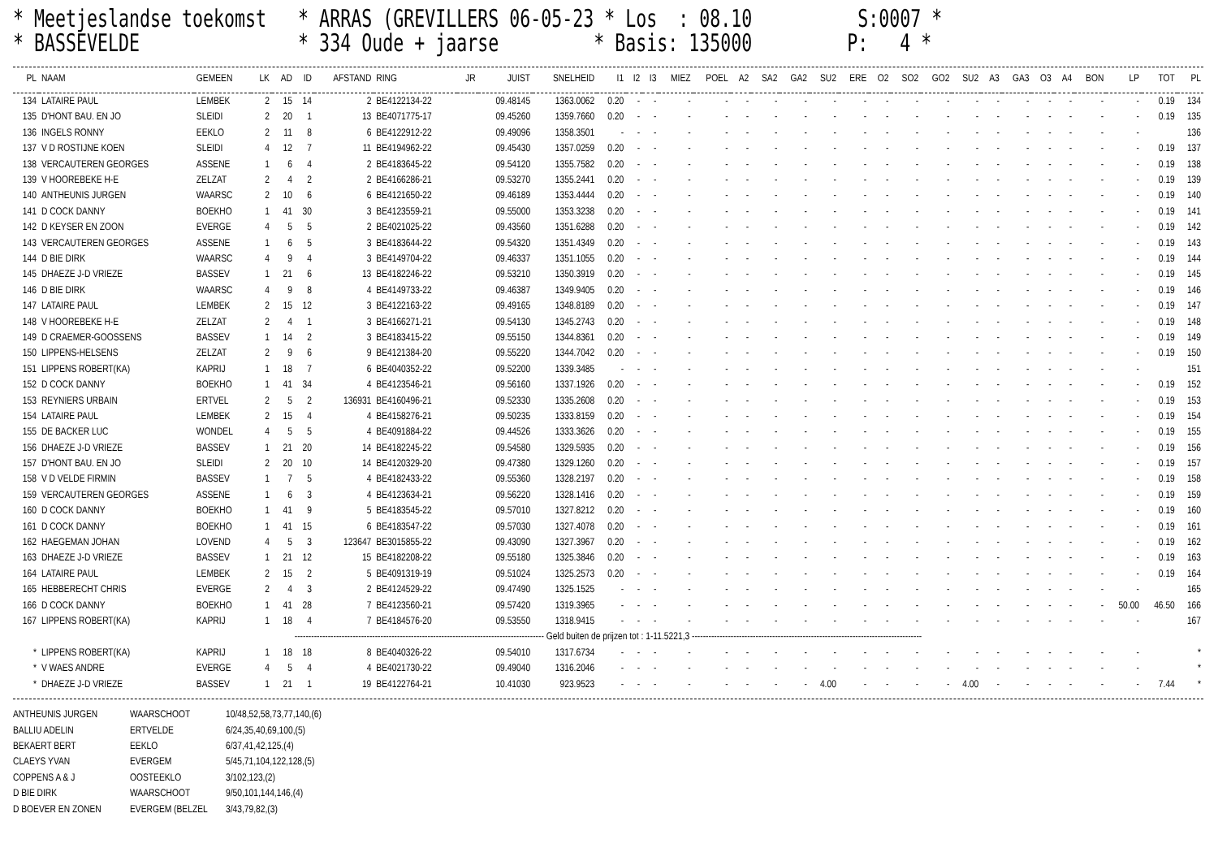* Meetjeslandse toekomst * ARRAS (GREVILLERS 06-05-23 * Los : 08.10 S:0007 * * BASSEVELDE * 334 Oude + jaarse * Basis: 135000 P: 4 *
| PL | NAAM | GEMEEN | LK | AD | ID | AFSTAND | RING | JR | JUIST | SNELHEID | I1 | I2 | I3 | MIEZ | POEL | A2 | SA2 | GA2 | SU2 | ERE | O2 | SO2 | GO2 | SU2 | A3 | GA3 | O3 | A4 | BON | LP | TOT | PL |
| --- | --- | --- | --- | --- | --- | --- | --- | --- | --- | --- | --- | --- | --- | --- | --- | --- | --- | --- | --- | --- | --- | --- | --- | --- | --- | --- | --- | --- | --- | --- | --- | --- |
| 134 | LATAIRE PAUL | LEMBEK | 2 | 15 | 14 | 2 | BE4122134-22 | | 09.48145 | 1363.0062 | 0.20 | - | - | - | - | - | - | - | - | - | - | - | - | - | - | - | - | - | - | - | 0.19 | 134 |
| 135 | D'HONT BAU. EN JO | SLEIDI | 2 | 20 | 1 | 13 | BE4071775-17 | | 09.45260 | 1359.7660 | 0.20 | - | - | - | - | - | - | - | - | - | - | - | - | - | - | - | - | - | - | - | 0.19 | 135 |
| 136 | INGELS RONNY | EEKLO | 2 | 11 | 8 | 6 | BE4122912-22 | | 09.49096 | 1358.3501 | - | - | - | - | - | - | - | - | - | - | - | - | - | - | - | - | - | - | - | - | | 136 |
| 137 | V D ROSTIJNE KOEN | SLEIDI | 4 | 12 | 7 | 11 | BE4194962-22 | | 09.45430 | 1357.0259 | 0.20 | - | - | - | - | - | - | - | - | - | - | - | - | - | - | - | - | - | - | - | 0.19 | 137 |
| 138 | VERCAUTEREN GEORGES | ASSENE | 1 | 6 | 4 | 2 | BE4183645-22 | | 09.54120 | 1355.7582 | 0.20 | - | - | - | - | - | - | - | - | - | - | - | - | - | - | - | - | - | - | - | 0.19 | 138 |
| 139 | V HOOREBEKE H-E | ZELZAT | 2 | 4 | 2 | 2 | BE4166286-21 | | 09.53270 | 1355.2441 | 0.20 | - | - | - | - | - | - | - | - | - | - | - | - | - | - | - | - | - | - | - | 0.19 | 139 |
| 140 | ANTHEUNIS JURGEN | WAARSC | 2 | 10 | 6 | 6 | BE4121650-22 | | 09.46189 | 1353.4444 | 0.20 | - | - | - | - | - | - | - | - | - | - | - | - | - | - | - | - | - | - | - | 0.19 | 140 |
| 141 | D COCK DANNY | BOEKHO | 1 | 41 | 30 | 3 | BE4123559-21 | | 09.55000 | 1353.3238 | 0.20 | - | - | - | - | - | - | - | - | - | - | - | - | - | - | - | - | - | - | - | 0.19 | 141 |
| 142 | D KEYSER EN ZOON | EVERGE | 4 | 5 | 5 | 2 | BE4021025-22 | | 09.43560 | 1351.6288 | 0.20 | - | - | - | - | - | - | - | - | - | - | - | - | - | - | - | - | - | - | - | 0.19 | 142 |
| 143 | VERCAUTEREN GEORGES | ASSENE | 1 | 6 | 5 | 3 | BE4183644-22 | | 09.54320 | 1351.4349 | 0.20 | - | - | - | - | - | - | - | - | - | - | - | - | - | - | - | - | - | - | - | 0.19 | 143 |
| 144 | D BIE DIRK | WAARSC | 4 | 9 | 4 | 3 | BE4149704-22 | | 09.46337 | 1351.1055 | 0.20 | - | - | - | - | - | - | - | - | - | - | - | - | - | - | - | - | - | - | - | 0.19 | 144 |
| 145 | DHAEZE J-D VRIEZE | BASSEV | 1 | 21 | 6 | 13 | BE4182246-22 | | 09.53210 | 1350.3919 | 0.20 | - | - | - | - | - | - | - | - | - | - | - | - | - | - | - | - | - | - | - | 0.19 | 145 |
| 146 | D BIE DIRK | WAARSC | 4 | 9 | 8 | 4 | BE4149733-22 | | 09.46387 | 1349.9405 | 0.20 | - | - | - | - | - | - | - | - | - | - | - | - | - | - | - | - | - | - | - | 0.19 | 146 |
| 147 | LATAIRE PAUL | LEMBEK | 2 | 15 | 12 | 3 | BE4122163-22 | | 09.49165 | 1348.8189 | 0.20 | - | - | - | - | - | - | - | - | - | - | - | - | - | - | - | - | - | - | - | 0.19 | 147 |
| 148 | V HOOREBEKE H-E | ZELZAT | 2 | 4 | 1 | 3 | BE4166271-21 | | 09.54130 | 1345.2743 | 0.20 | - | - | - | - | - | - | - | - | - | - | - | - | - | - | - | - | - | - | - | 0.19 | 148 |
| 149 | D CRAEMER-GOOSSENS | BASSEV | 1 | 14 | 2 | 3 | BE4183415-22 | | 09.55150 | 1344.8361 | 0.20 | - | - | - | - | - | - | - | - | - | - | - | - | - | - | - | - | - | - | - | 0.19 | 149 |
| 150 | LIPPENS-HELSENS | ZELZAT | 2 | 9 | 6 | 9 | BE4121384-20 | | 09.55220 | 1344.7042 | 0.20 | - | - | - | - | - | - | - | - | - | - | - | - | - | - | - | - | - | - | - | 0.19 | 150 |
| 151 | LIPPENS ROBERT(KA) | KAPRIJ | 1 | 18 | 7 | 6 | BE4040352-22 | | 09.52200 | 1339.3485 | - | - | - | - | - | - | - | - | - | - | - | - | - | - | - | - | - | - | - | - | | 151 |
| 152 | D COCK DANNY | BOEKHO | 1 | 41 | 34 | 4 | BE4123546-21 | | 09.56160 | 1337.1926 | 0.20 | - | - | - | - | - | - | - | - | - | - | - | - | - | - | - | - | - | - | - | 0.19 | 152 |
| 153 | REYNIERS URBAIN | ERTVEL | 2 | 5 | 2 | 136931 | BE4160496-21 | | 09.52330 | 1335.2608 | 0.20 | - | - | - | - | - | - | - | - | - | - | - | - | - | - | - | - | - | - | - | 0.19 | 153 |
| 154 | LATAIRE PAUL | LEMBEK | 2 | 15 | 4 | 4 | BE4158276-21 | | 09.50235 | 1333.8159 | 0.20 | - | - | - | - | - | - | - | - | - | - | - | - | - | - | - | - | - | - | - | 0.19 | 154 |
| 155 | DE BACKER LUC | WONDEL | 4 | 5 | 5 | 4 | BE4091884-22 | | 09.44526 | 1333.3626 | 0.20 | - | - | - | - | - | - | - | - | - | - | - | - | - | - | - | - | - | - | - | 0.19 | 155 |
| 156 | DHAEZE J-D VRIEZE | BASSEV | 1 | 21 | 20 | 14 | BE4182245-22 | | 09.54580 | 1329.5935 | 0.20 | - | - | - | - | - | - | - | - | - | - | - | - | - | - | - | - | - | - | - | 0.19 | 156 |
| 157 | D'HONT BAU. EN JO | SLEIDI | 2 | 20 | 10 | 14 | BE4120329-20 | | 09.47380 | 1329.1260 | 0.20 | - | - | - | - | - | - | - | - | - | - | - | - | - | - | - | - | - | - | - | 0.19 | 157 |
| 158 | V D VELDE FIRMIN | BASSEV | 1 | 7 | 5 | 4 | BE4182433-22 | | 09.55360 | 1328.2197 | 0.20 | - | - | - | - | - | - | - | - | - | - | - | - | - | - | - | - | - | - | - | 0.19 | 158 |
| 159 | VERCAUTEREN GEORGES | ASSENE | 1 | 6 | 3 | 4 | BE4123634-21 | | 09.56220 | 1328.1416 | 0.20 | - | - | - | - | - | - | - | - | - | - | - | - | - | - | - | - | - | - | - | 0.19 | 159 |
| 160 | D COCK DANNY | BOEKHO | 1 | 41 | 9 | 5 | BE4183545-22 | | 09.57010 | 1327.8212 | 0.20 | - | - | - | - | - | - | - | - | - | - | - | - | - | - | - | - | - | - | - | 0.19 | 160 |
| 161 | D COCK DANNY | BOEKHO | 1 | 41 | 15 | 6 | BE4183547-22 | | 09.57030 | 1327.4078 | 0.20 | - | - | - | - | - | - | - | - | - | - | - | - | - | - | - | - | - | - | - | 0.19 | 161 |
| 162 | HAEGEMAN JOHAN | LOVEND | 4 | 5 | 3 | 123647 | BE3015855-22 | | 09.43090 | 1327.3967 | 0.20 | - | - | - | - | - | - | - | - | - | - | - | - | - | - | - | - | - | - | - | 0.19 | 162 |
| 163 | DHAEZE J-D VRIEZE | BASSEV | 1 | 21 | 12 | 15 | BE4182208-22 | | 09.55180 | 1325.3846 | 0.20 | - | - | - | - | - | - | - | - | - | - | - | - | - | - | - | - | - | - | - | 0.19 | 163 |
| 164 | LATAIRE PAUL | LEMBEK | 2 | 15 | 2 | 5 | BE4091319-19 | | 09.51024 | 1325.2573 | 0.20 | - | - | - | - | - | - | - | - | - | - | - | - | - | - | - | - | - | - | - | 0.19 | 164 |
| 165 | HEBBERECHT CHRIS | EVERGE | 2 | 4 | 3 | 2 | BE4124529-22 | | 09.47490 | 1325.1525 | - | - | - | - | - | - | - | - | - | - | - | - | - | - | - | - | - | - | - | - | | 165 |
| 166 | D COCK DANNY | BOEKHO | 1 | 41 | 28 | 7 | BE4123560-21 | | 09.57420 | 1319.3965 | - | - | - | - | - | - | - | - | - | - | - | - | - | - | - | - | - | - | - | 50.00 | 46.50 | 166 |
| 167 | LIPPENS ROBERT(KA) | KAPRIJ | 1 | 18 | 4 | 7 | BE4184576-20 | | 09.53550 | 1318.9415 | - | - | - | - | - | - | - | - | - | - | - | - | - | - | - | - | - | - | - | - | | 167 |
| ------------------------------------------------------------------------------------------ Geld buiten de prijzen tot : 1-11.5221,3 ----------------------------------------------------------------------------------- | | | | | | | | | | | | | | | | | | | | | | | | | | | | | | | | |
| * | LIPPENS ROBERT(KA) | KAPRIJ | 1 | 18 | 18 | 8 | BE4040326-22 | | 09.54010 | 1317.6734 | - | - | - | - | - | - | - | - | - | - | - | - | - | - | - | - | - | - | - | - | | * |
| * | V WAES ANDRE | EVERGE | 4 | 5 | 4 | 4 | BE4021730-22 | | 09.49040 | 1316.2046 | - | - | - | - | - | - | - | - | - | - | - | - | - | - | - | - | - | - | - | - | | * |
| * | DHAEZE J-D VRIEZE | BASSEV | 1 | 21 | 1 | 19 | BE4122764-21 | | 10.41030 | 923.9523 | - | - | - | - | - | - | - | - | 4.00 | - | - | - | - | 4.00 | - | - | - | - | - | - | 7.44 | * |
ANTHEUNIS JURGEN WAARSCHOOT 10/48,52,58,73,77,140,(6)
BALLIU ADELIN ERTVELDE 6/24,35,40,69,100,(5)
BEKAERT BERT EEKLO 6/37,41,42,125,(4)
CLAEYS YVAN EVERGEM 5/45,71,104,122,128,(5)
COPPENS A & J OOSTEEKLO 3/102,123,(2)
D BIE DIRK WAARSCHOOT 9/50,101,144,146,(4)
D BOEVER EN ZONEN EVERGEM (BELZEL 3/43,79,82,(3)